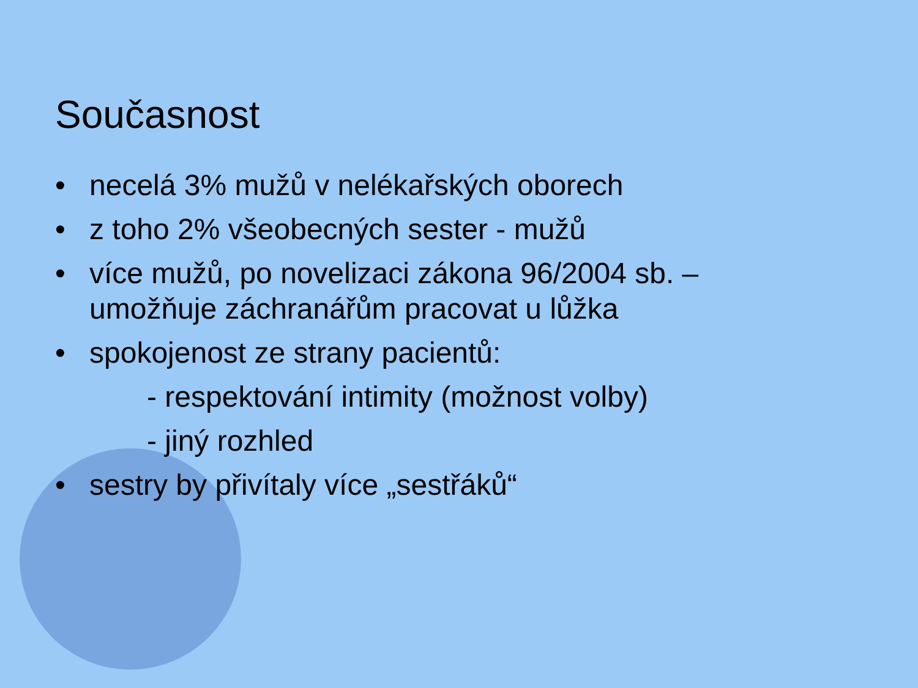Současnost
• necelá 3% mužů v nelékařských oborech
• z toho 2% všeobecných sester - mužů
• více mužů, po novelizaci zákona 96/2004 sb. –
umožňuje záchranářům pracovat u lůžka
• spokojenost ze strany pacientů:
- respektování intimity (možnost volby)
- jiný rozhled
• sestry by přivítaly více „sestřáků“